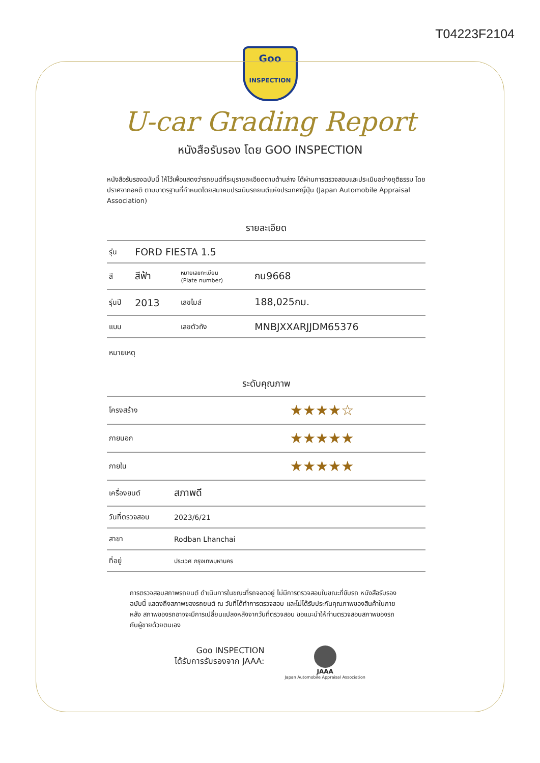T04223F2104
Goo
INSPECTION
U-car Grading Report
หนังสือรับรอง โดย GOO INSPECTION
หนังสือรับรองฉบับนี้ ให้ไว้เพื่อแสดงว่ารถยนต์ที่ระบุรายละเอียดตามด้านล่าง ได้ผ่านการตรวจสอบและประเมินอย่างยุติธรรม โดยปราศจากอคติ ตามมาตรฐานที่กำหนดโดยสมาคมประเมินรถยนต์แห่งประเทศญี่ปุ่น (Japan Automobile Appraisal Association)
รายละเอียด
| รุ่น | FORD FIESTA 1.5 | | |
| สี | สีฟ้า | หมายเลขทะเบียน (Plate number) | กน9668 |
| รุ่นปี | 2013 | เลขไมล์ | 188,025กม. |
| แบบ | | เลขตัวถัง | MNBJXXARJJDM65376 |
| หมายเหตุ | | | |
ระดับคุณภาพ
| โครงสร้าง | ★★★★☆ |
| ภายนอก | ★★★★★ |
| ภายใน | ★★★★★ |
| เครื่องยนต์ | สภาพดี |
| วันที่ตรวจสอบ | 2023/6/21 |
| สาขา | Rodban Lhanchai |
| ที่อยู่ | ประเวศ กรุงเทพมหานคร |
การตรวจสอบสภาพรถยนต์ ดำเนินการในขณะที่รถจอดอยู่ ไม่มีการตรวจสอบในขณะที่ขับรถ หนังสือรับรองฉบับนี้ แสดงถึงสภาพของรถยนต์ ณ วันที่ได้ทำการตรวจสอบ และไม่ได้รับประกันคุณภาพของสินค้าในภายหลัง สภาพของรถอาจจะมีการเปลี่ยนแปลงหลังจากวันที่ตรวจสอบ ขอแนะนำให้ท่านตรวจสอบสภาพของรถกับผู้ขายด้วยตนเอง
Goo INSPECTION
ได้รับการรับรองจาก JAAA:
JAAA
Japan Automobile Appraisal Association